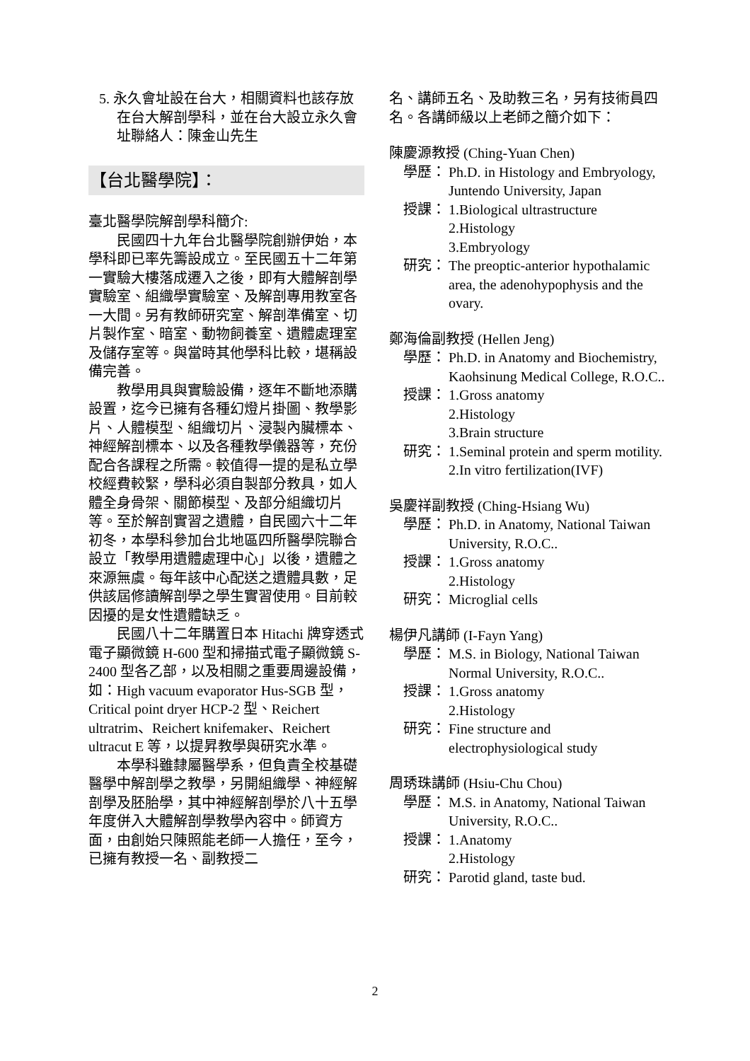5. 永久會址設在台大，相關資料也該存放在台大解剖學科，並在台大設立永久會址聯絡人：陳金山先生
【台北醫學院】：
臺北醫學院解剖學科簡介:
民國四十九年台北醫學院創辦伊始，本學科即已率先籌設成立。至民國五十二年第一實驗大樓落成遷入之後，即有大體解剖學實驗室、組織學實驗室、及解剖專用教室各一大間。另有教師研究室、解剖準備室、切片製作室、暗室、動物飼養室、遺體處理室及儲存室等。與當時其他學科比較，堪稱設備完善。
教學用具與實驗設備，逐年不斷地添購設置，迄今已擁有各種幻燈片掛圖、教學影片、人體模型、組織切片、浸製內臟標本、神經解剖標本、以及各種教學儀器等，充份配合各課程之所需。較值得一提的是私立學校經費較緊，學科必須自製部分教具，如人體全身骨架、關節模型、及部分組織切片等。至於解剖實習之遺體，自民國六十二年初冬，本學科參加台北地區四所醫學院聯合設立「教學用遺體處理中心」以後，遺體之來源無虞。每年該中心配送之遺體具數，足供該屆修讀解剖學之學生實習使用。目前較因擾的是女性遺體缺乏。
民國八十二年購置日本 Hitachi 牌穿透式電子顯微鏡 H-600 型和掃描式電子顯微鏡 S-2400 型各乙部，以及相關之重要周邊設備，如：High vacuum evaporator Hus-SGB 型，Critical point dryer HCP-2 型、Reichert ultratrim、Reichert knifemaker、Reichert ultracut E 等，以提昇教學與研究水準。
本學科雖隸屬醫學系，但負責全校基礎醫學中解剖學之教學，另開組織學、神經解剖學及胚胎學，其中神經解剖學於八十五學年度併入大體解剖學教學內容中。師資方面，由創始只陳照能老師一人擔任，至今，已擁有教授一名、副教授二
名、講師五名、及助教三名，另有技術員四名。各講師級以上老師之簡介如下：
陳慶源教授 (Ching-Yuan Chen)
學歷： Ph.D. in Histology and Embryology, Juntendo University, Japan
授課： 1.Biological ultrastructure
2.Histology
3.Embryology
研究： The preoptic-anterior hypothalamic area, the adenohypophysis and the ovary.
鄭海倫副教授 (Hellen Jeng)
學歷： Ph.D. in Anatomy and Biochemistry, Kaohsinung Medical College, R.O.C..
授課： 1.Gross anatomy
2.Histology
3.Brain structure
研究： 1.Seminal protein and sperm motility.
2.In vitro fertilization(IVF)
吳慶祥副教授 (Ching-Hsiang Wu)
學歷： Ph.D. in Anatomy, National Taiwan University, R.O.C..
授課： 1.Gross anatomy
2.Histology
研究： Microglial cells
楊伊凡講師 (I-Fayn Yang)
學歷： M.S. in Biology, National Taiwan Normal University, R.O.C..
授課： 1.Gross anatomy
2.Histology
研究： Fine structure and electrophysiological study
周琇珠講師 (Hsiu-Chu Chou)
學歷： M.S. in Anatomy, National Taiwan University, R.O.C..
授課： 1.Anatomy
2.Histology
研究： Parotid gland, taste bud.
2